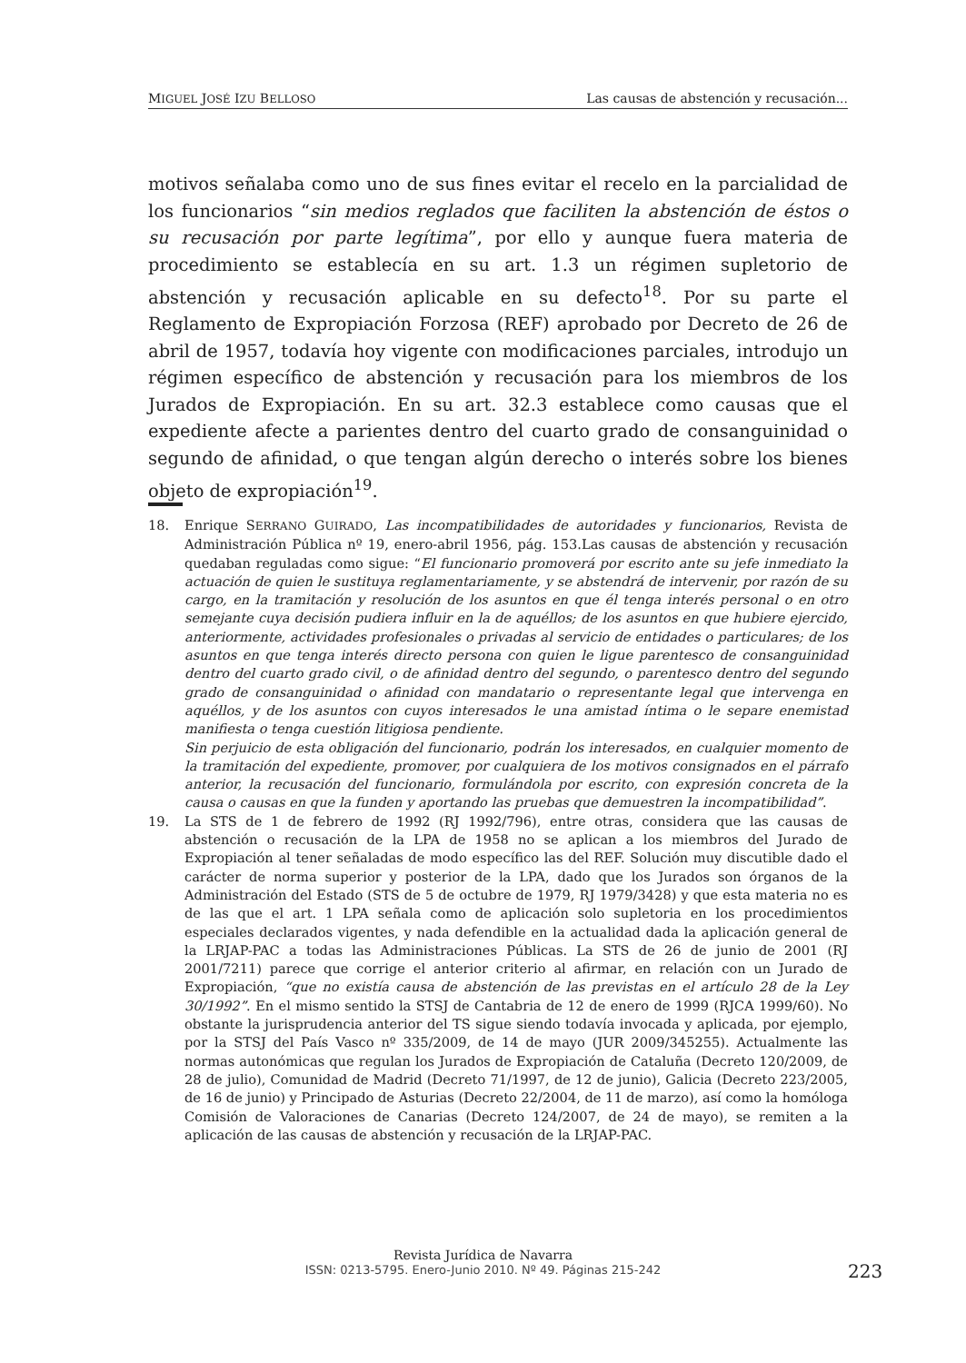MIGUEL JOSÉ IZU BELLOSO Las causas de abstención y recusación...
motivos señalaba como uno de sus fines evitar el recelo en la parcialidad de los funcionarios “sin medios reglados que faciliten la abstención de éstos o su recusación por parte legítima”, por ello y aunque fuera materia de procedimiento se establecía en su art. 1.3 un régimen supletorio de abstención y recusación aplicable en su defecto<sup>18</sup>. Por su parte el Reglamento de Expropiación Forzosa (REF) aprobado por Decreto de 26 de abril de 1957, todavía hoy vigente con modificaciones parciales, introdujo un régimen específico de abstención y recusación para los miembros de los Jurados de Expropiación. En su art. 32.3 establece como causas que el expediente afecte a parientes dentro del cuarto grado de consanguinidad o segundo de afinidad, o que tengan algún derecho o interés sobre los bienes objeto de expropiación<sup>19</sup>.
18. Enrique SERRANO GUIRADO, Las incompatibilidades de autoridades y funcionarios, Revista de Administración Pública nº 19, enero-abril 1956, pág. 153.Las causas de abstención y recusación quedaban reguladas como sigue: “El funcionario promoverá por escrito ante su jefe inmediato la actuación de quien le sustituya reglamentariamente, y se abstendrá de intervenir, por razón de su cargo, en la tramitación y resolución de los asuntos en que él tenga interés personal o en otro semejante cuya decisión pudiera influir en la de aquéllos; de los asuntos en que hubiere ejercido, anteriormente, actividades profesionales o privadas al servicio de entidades o particulares; de los asuntos en que tenga interés directo persona con quien le ligue parentesco de consanguinidad dentro del cuarto grado civil, o de afinidad dentro del segundo, o parentesco dentro del segundo grado de consanguinidad o afinidad con mandatario o representante legal que intervenga en aquéllos, y de los asuntos con cuyos interesados le una amistad íntima o le separe enemistad manifiesta o tenga cuestión litigiosa pendiente.
Sin perjuicio de esta obligación del funcionario, podrán los interesados, en cualquier momento de la tramitación del expediente, promover, por cualquiera de los motivos consignados en el párrafo anterior, la recusación del funcionario, formulándola por escrito, con expresión concreta de la causa o causas en que la funden y aportando las pruebas que demuestren la incompatibilidad”.
19. La STS de 1 de febrero de 1992 (RJ 1992/796), entre otras, considera que las causas de abstención o recusación de la LPA de 1958 no se aplican a los miembros del Jurado de Expropiación al tener señaladas de modo específico las del REF. Solución muy discutible dado el carácter de norma superior y posterior de la LPA, dado que los Jurados son órganos de la Administración del Estado (STS de 5 de octubre de 1979, RJ 1979/3428) y que esta materia no es de las que el art. 1 LPA señala como de aplicación solo supletoria en los procedimientos especiales declarados vigentes, y nada defendible en la actualidad dada la aplicación general de la LRJAP-PAC a todas las Administraciones Públicas. La STS de 26 de junio de 2001 (RJ 2001/7211) parece que corrige el anterior criterio al afirmar, en relación con un Jurado de Expropiación, “que no existía causa de abstención de las previstas en el artículo 28 de la Ley 30/1992”. En el mismo sentido la STSJ de Cantabria de 12 de enero de 1999 (RJCA 1999/60). No obstante la jurisprudencia anterior del TS sigue siendo todavía invocada y aplicada, por ejemplo, por la STSJ del País Vasco nº 335/2009, de 14 de mayo (JUR 2009/345255). Actualmente las normas autonómicas que regulan los Jurados de Expropiación de Cataluña (Decreto 120/2009, de 28 de julio), Comunidad de Madrid (Decreto 71/1997, de 12 de junio), Galicia (Decreto 223/2005, de 16 de junio) y Principado de Asturias (Decreto 22/2004, de 11 de marzo), así como la homóloga Comisión de Valoraciones de Canarias (Decreto 124/2007, de 24 de mayo), se remiten a la aplicación de las causas de abstención y recusación de la LRJAP-PAC.
Revista Jurídica de Navarra
ISSN: 0213-5795. Enero-Junio 2010. Nº 49. Páginas 215-242
223